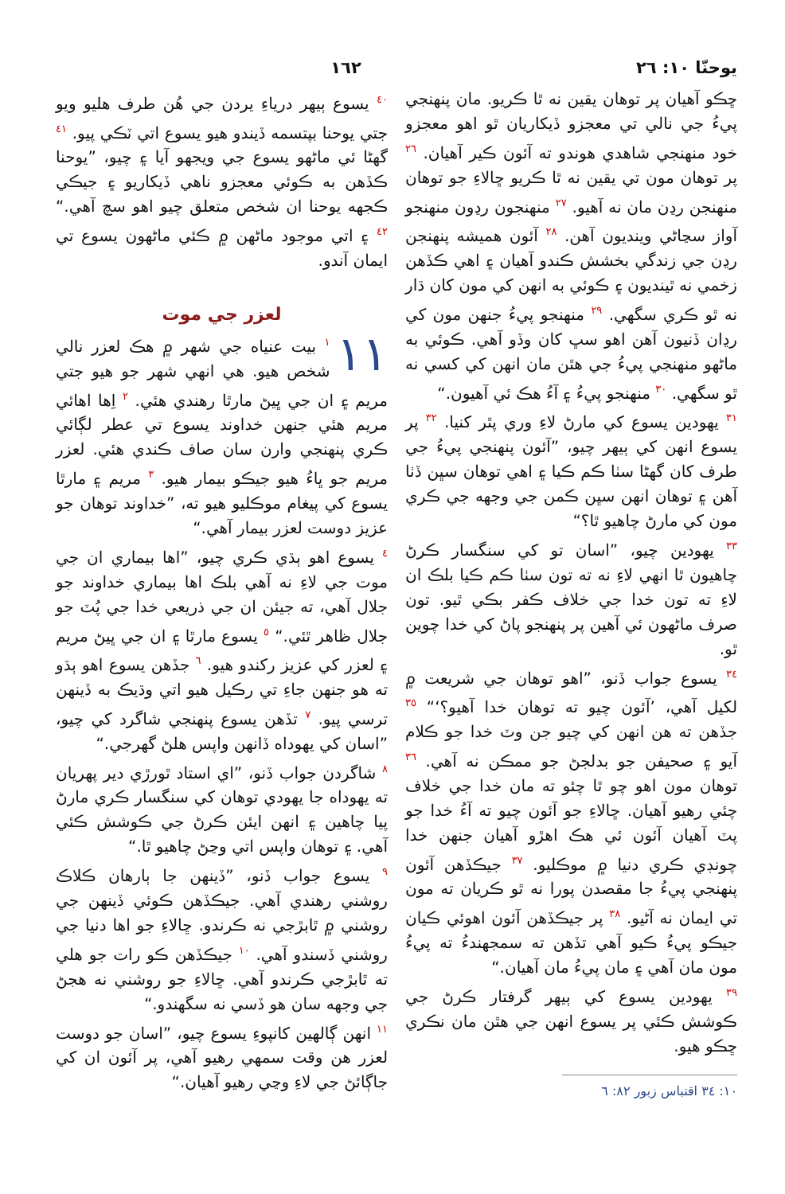يوحنّا ١٠: ٢٦ ١٦٢
ڇڪو آهيان پر توهان يقين نه ٿا ڪريو. مان پنهنجي پيءُ جي نالي تي معجزو ڏيکاريان ٿو اهو معجزو خود منهنجي شاهدي هوندو ته آئون ڪير آهيان. <sup>٢٦</sup> پر توهان مون تي يقين نه ٿا ڪريو ڇالاءِ جو توهان منهنجن رڍن مان نه آهيو. <sup>٢٧</sup> منهنجون رڍون منهنجو آواز سڃاڻي وينديون آهن. <sup>٢٨</sup> آئون هميشه پنهنجن رڍن جي زندگي بخشش ڪندو آهيان ۽ اهي ڪڏهن زخمي نه ٿينديون ۽ ڪوئي به انهن کي مون کان ڌار نه ٿو ڪري سگهي. <sup>٢٩</sup> منهنجو پيءُ جنهن مون کي رڍان ڏنيون آهن اهو سڀ کان وڏو آهي. ڪوئي به ماڻهو منهنجي پيءُ جي هٿن مان انهن کي کسي نه ٿو سگهي. <sup>٣٠</sup> منهنجو پيءُ ۽ آءُ هڪ ئي آهيون.“
<sup>٣١</sup> يهودين يسوع کي مارڻ لاءِ وري پٿر کنيا. <sup>٣٢</sup> پر يسوع انهن کي ٻيهر چيو، ”آئون پنهنجي پيءُ جي طرف کان گهڻا سٺا ڪم ڪيا ۽ اهي توهان سڀن ڏٺا آهن ۽ توهان انهن سڀن ڪمن جي وجهه جي ڪري مون کي مارڻ چاهيو ٿا؟“
<sup>٣٣</sup> يهودين چيو، ”اسان تو کي سنگسار ڪرڻ چاهيون ٿا انهي لاءِ نه ته تون سٺا ڪم ڪيا بلڪ ان لاءِ ته تون خدا جي خلاف ڪفر بڪي ٿيو. تون صرف ماڻهون ئي آهين پر پنهنجو پاڻ کي خدا چوين ٿو.
<sup>٣٤</sup> يسوع جواب ڏنو، ”اهو توهان جي شريعت ۾ لکيل آهي، ’آئون چيو ته توهان خدا آهيو؟‘“ <sup>٣٥</sup> جڏهن ته هن انهن کي چيو جن وٽ خدا جو ڪلام آيو ۽ صحيفن جو بدلجڻ جو ممڪن نه آهي. <sup>٣٦</sup> توهان مون اهو چو ٿا چئو ته مان خدا جي خلاف چئي رهيو آهيان. ڇالاءِ جو آئون چيو ته آءُ خدا جو پٽ آهيان آئون ئي هڪ اهڙو آهيان جنهن خدا چونڊي ڪري دنيا ۾ موڪليو. <sup>٣٧</sup> جيڪڏهن آئون پنهنجي پيءُ جا مقصدن پورا نه ٿو ڪريان ته مون تي ايمان نه آڻيو. <sup>٣٨</sup> پر جيڪڏهن آئون اهوئي ڪيان جيڪو پيءُ ڪيو آهي تڏهن ته سمجهندءُ ته پيءُ مون مان آهي ۽ مان پيءُ مان آهيان.“
<sup>٣٩</sup> يهودين يسوع کي ٻيهر گرفتار ڪرڻ جي ڪوشش ڪئي پر يسوع انهن جي هٿن مان نڪري ڇڪو هيو.
١٠: ٣٤ اقتباس زبور ٨٢: ٦
<sup>٤٠</sup> يسوع ٻيهر درياءِ يردن جي هُن طرف هليو ويو جتي يوحنا بپتسمه ڏيندو هيو يسوع اتي ٽڪي پيو. <sup>٤١</sup> گهڻا ئي ماڻهو يسوع جي ويجهو آيا ۽ چيو، ”يوحنا ڪڏهن به ڪوئي معجزو ناهي ڏيکاريو ۽ جيڪي ڪجهه يوحنا ان شخص متعلق چيو اهو سچ آهي.“ <sup>٤٢</sup> ۽ اتي موجود ماڻهن ۾ ڪئي ماڻهون يسوع تي ايمان آندو.
لعزر جي موت
١١<sup>١</sup> بيت عنياه جي شهر ۾ هڪ لعزر نالي شخص هيو. هي انهي شهر جو هيو جتي مريم ۽ ان جي ڀيڻ مارٿا رهندي هئي. <sup>٢</sup> اِها اهائي مريم هئي جنهن خداوند يسوع تي عطر لڳائي ڪري پنهنجي وارن سان صاف ڪندي هئي. لعزر مريم جو ڀاءُ هيو جيڪو بيمار هيو. <sup>٣</sup> مريم ۽ مارٿا يسوع کي پيغام موڪليو هيو ته، ”خداوند توهان جو عزيز دوست لعزر بيمار آهي.“
<sup>٤</sup> يسوع اهو ٻڌي ڪري چيو، ”اها بيماري ان جي موت جي لاءِ نه آهي بلڪ اها بيماري خداوند جو جلال آهي، ته جيئن ان جي ذريعي خدا جي پُٽ جو جلال ظاهر ٿئي.“ <sup>٥</sup> يسوع مارٿا ۽ ان جي ڀيڻ مريم ۽ لعزر کي عزيز رکندو هيو. <sup>٦</sup> جڏهن يسوع اهو ٻڌو ته هو جنهن جاءِ تي رڪيل هيو اتي وڌيڪ به ڏينهن ترسي پيو. <sup>٧</sup> تڏهن يسوع پنهنجي شاگرد کي چيو، ”اسان کي يهوداه ڏانهن واپس هلڻ گهرجي.“
<sup>٨</sup> شاگردن جواب ڏنو، ”اي استاد ٿورڙي دير پهريان ته يهوداه جا يهودي توهان کي سنگسار ڪري مارڻ پيا چاهين ۽ انهن ايئن ڪرڻ جي ڪوشش ڪئي آهي. ۽ توهان واپس اتي وڃڻ چاهيو ٿا.“
<sup>٩</sup> يسوع جواب ڏنو، ”ڏينهن جا ٻارهان ڪلاڪ روشني رهندي آهي. جيڪڏهن ڪوئي ڏينهن جي روشني ۾ ٿابڙجي نه ڪرندو. ڇالاءِ جو اها دنيا جي روشني ڏسندو آهي. <sup>١٠</sup> جيڪڏهن ڪو رات جو هلي ته ٿابڙجي ڪرندو آهي. ڇالاءِ جو روشني نه هجڻ جي وجهه سان هو ڏسي نه سگهندو.“
<sup>١١</sup> انهن ڳالهين کانپوءِ يسوع چيو، ”اسان جو دوست لعزر هن وقت سمهي رهيو آهي، پر آئون ان کي جاڳائڻ جي لاءِ وڃي رهيو آهيان.“